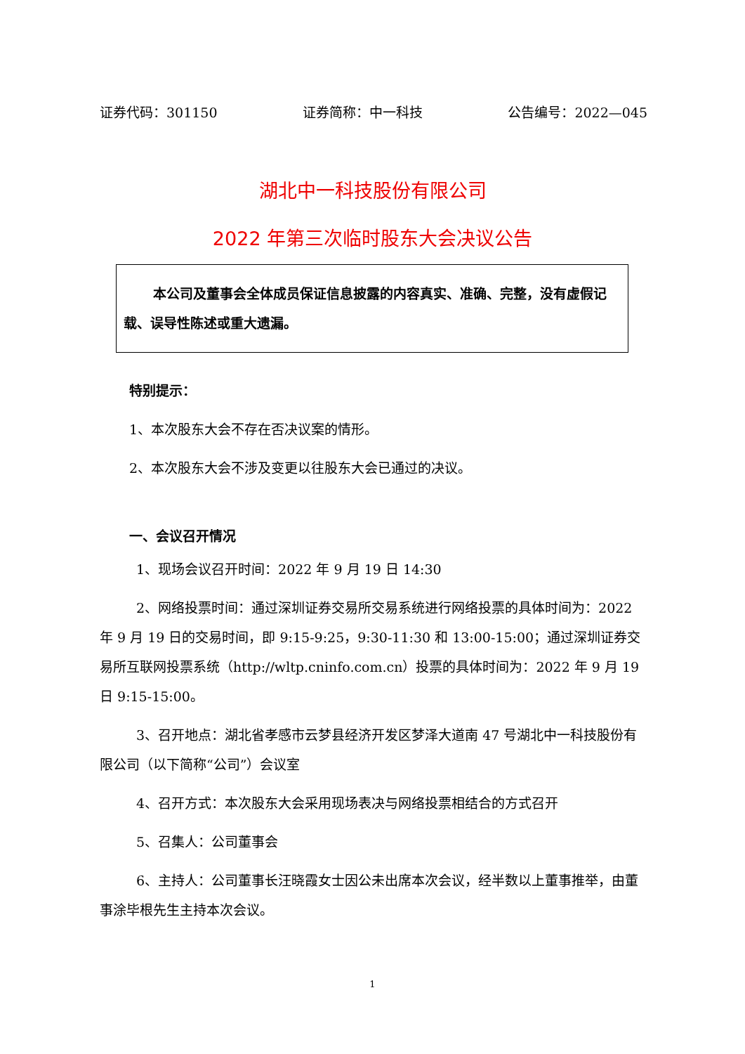证券代码：301150 证券简称：中一科技 公告编号：2022—045
湖北中一科技股份有限公司
2022 年第三次临时股东大会决议公告
本公司及董事会全体成员保证信息披露的内容真实、准确、完整，没有虚假记载、误导性陈述或重大遗漏。
特别提示：
1、本次股东大会不存在否决议案的情形。
2、本次股东大会不涉及变更以往股东大会已通过的决议。
一、会议召开情况
1、现场会议召开时间：2022 年 9 月 19 日 14:30
2、网络投票时间：通过深圳证券交易所交易系统进行网络投票的具体时间为：2022 年 9 月 19 日的交易时间，即 9:15-9:25，9:30-11:30 和 13:00-15:00；通过深圳证券交易所互联网投票系统（http://wltp.cninfo.com.cn）投票的具体时间为：2022 年 9 月 19 日 9:15-15:00。
3、召开地点：湖北省孝感市云梦县经济开发区梦泽大道南 47 号湖北中一科技股份有限公司（以下简称“公司”）会议室
4、召开方式：本次股东大会采用现场表决与网络投票相结合的方式召开
5、召集人：公司董事会
6、主持人：公司董事长汪晓霞女士因公未出席本次会议，经半数以上董事推举，由董事涂毕根先生主持本次会议。
1